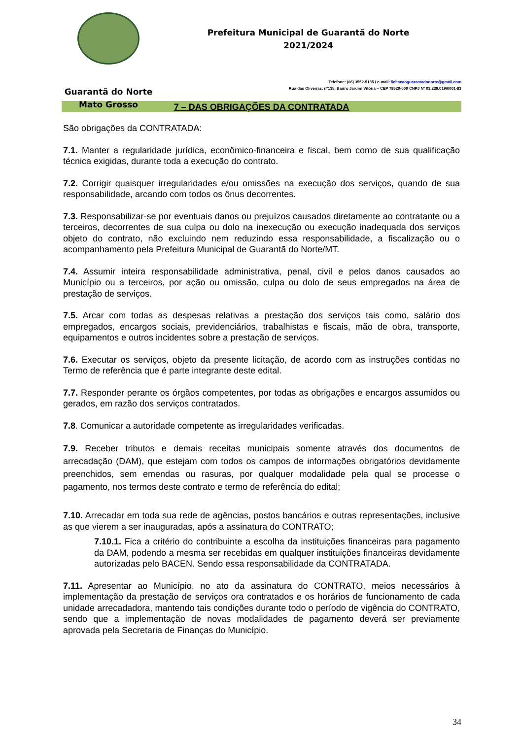Guarantã do Norte
Mato Grosso
Prefeitura Municipal de Guarantã do Norte
2021/2024
Telefone: (66) 3552-5135 / e-mail: licitacaoguarantadonorte@gmail.com
Rua das Oliveiras, nº135, Bairro Jardim Vitória – CEP 78520-000 CNPJ Nº 03.239.019/0001-83
7 – DAS OBRIGAÇÕES DA CONTRATADA
São obrigações da CONTRATADA:
7.1. Manter a regularidade jurídica, econômico-financeira e fiscal, bem como de sua qualificação técnica exigidas, durante toda a execução do contrato.
7.2. Corrigir quaisquer irregularidades e/ou omissões na execução dos serviços, quando de sua responsabilidade, arcando com todos os ônus decorrentes.
7.3. Responsabilizar-se por eventuais danos ou prejuízos causados diretamente ao contratante ou a terceiros, decorrentes de sua culpa ou dolo na inexecução ou execução inadequada dos serviços objeto do contrato, não excluindo nem reduzindo essa responsabilidade, a fiscalização ou o acompanhamento pela Prefeitura Municipal de Guarantã do Norte/MT.
7.4. Assumir inteira responsabilidade administrativa, penal, civil e pelos danos causados ao Município ou a terceiros, por ação ou omissão, culpa ou dolo de seus empregados na área de prestação de serviços.
7.5. Arcar com todas as despesas relativas a prestação dos serviços tais como, salário dos empregados, encargos sociais, previdenciários, trabalhistas e fiscais, mão de obra, transporte, equipamentos e outros incidentes sobre a prestação de serviços.
7.6. Executar os serviços, objeto da presente licitação, de acordo com as instruções contidas no Termo de referência que é parte integrante deste edital.
7.7. Responder perante os órgãos competentes, por todas as obrigações e encargos assumidos ou gerados, em razão dos serviços contratados.
7.8. Comunicar a autoridade competente as irregularidades verificadas.
7.9. Receber tributos e demais receitas municipais somente através dos documentos de arrecadação (DAM), que estejam com todos os campos de informações obrigatórios devidamente preenchidos, sem emendas ou rasuras, por qualquer modalidade pela qual se processe o pagamento, nos termos deste contrato e termo de referência do edital;
7.10. Arrecadar em toda sua rede de agências, postos bancários e outras representações, inclusive as que vierem a ser inauguradas, após a assinatura do CONTRATO;
7.10.1. Fica a critério do contribuinte a escolha da instituições financeiras para pagamento da DAM, podendo a mesma ser recebidas em qualquer instituições financeiras devidamente autorizadas pelo BACEN. Sendo essa responsabilidade da CONTRATADA.
7.11. Apresentar ao Município, no ato da assinatura do CONTRATO, meios necessários à implementação da prestação de serviços ora contratados e os horários de funcionamento de cada unidade arrecadadora, mantendo tais condições durante todo o período de vigência do CONTRATO, sendo que a implementação de novas modalidades de pagamento deverá ser previamente aprovada pela Secretaria de Finanças do Município.
34